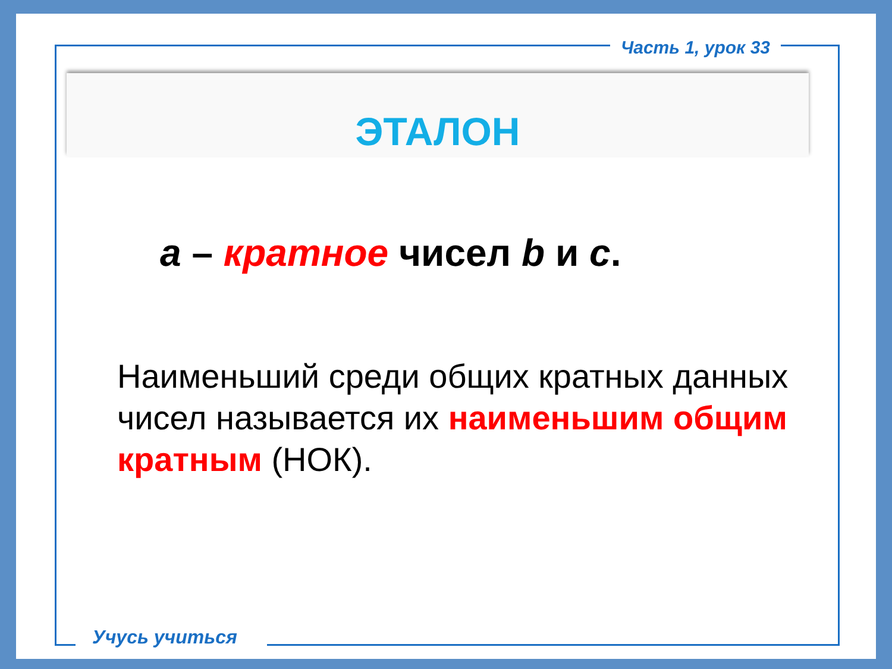Часть 1, урок 33
ЭТАЛОН
a – кратное чисел b и c.
Наименьший среди общих кратных данных чисел называется их наименьшим общим кратным (НОК).
Учусь учиться